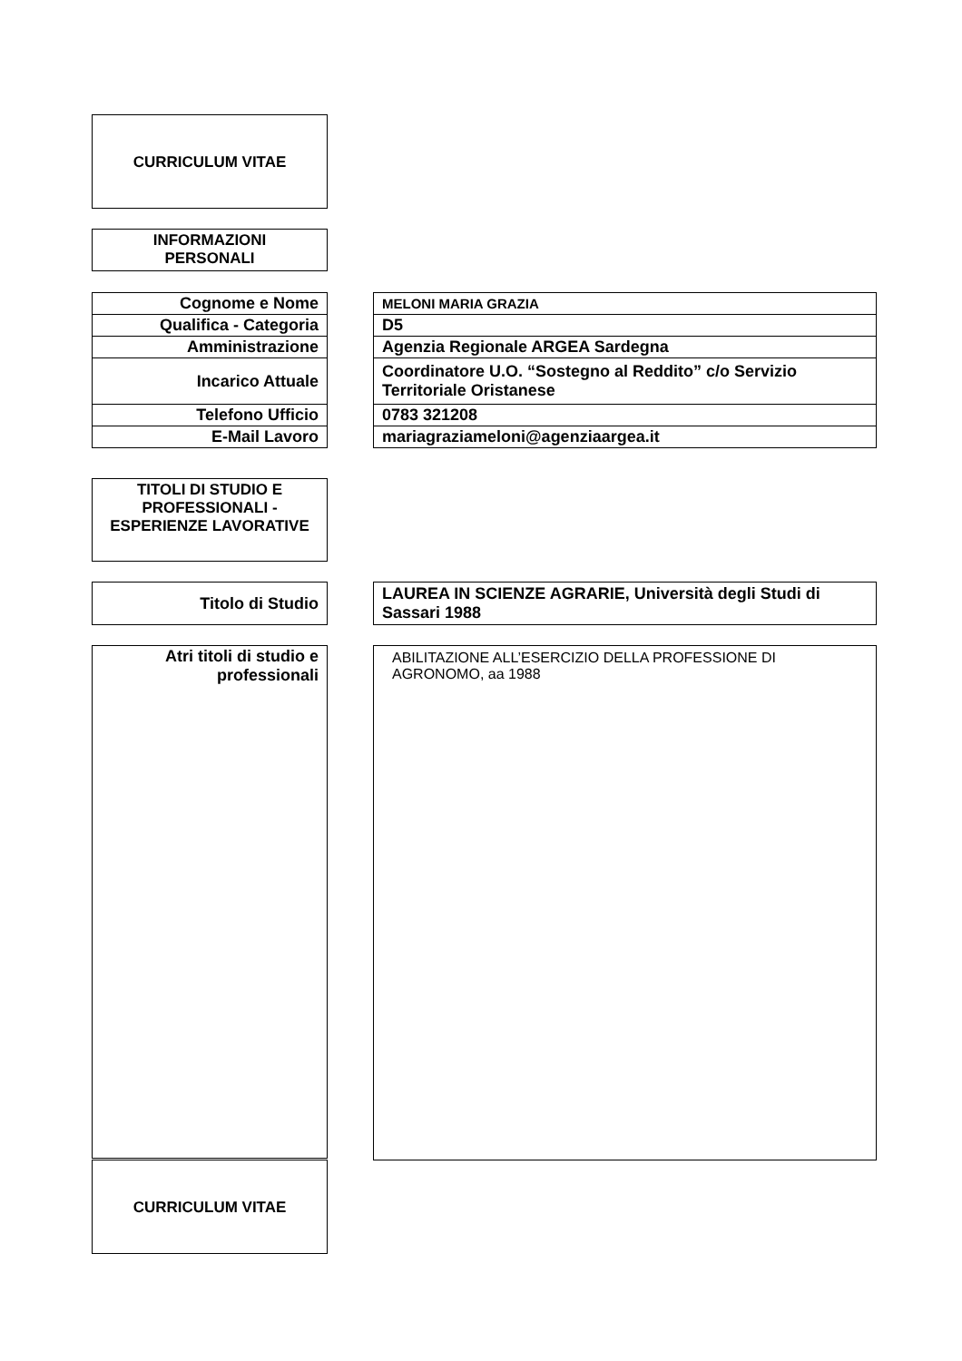CURRICULUM VITAE
INFORMAZIONI
PERSONALI
| Cognome e Nome |
| Qualifica - Categoria |
| Amministrazione |
| Incarico Attuale |
| Telefono Ufficio |
| E-Mail Lavoro |
| MELONI MARIA GRAZIA |
| D5 |
| Agenzia Regionale ARGEA Sardegna |
| Coordinatore U.O. “Sostegno al Reddito” c/o Servizio Territoriale Oristanese |
| 0783 321208 |
| mariagraziameloni@agenziaargea.it |
TITOLI DI STUDIO E PROFESSIONALI - ESPERIENZE LAVORATIVE
| Titolo di Studio |
| LAUREA IN SCIENZE AGRARIE, Università degli Studi di Sassari 1988 |
| Atri titoli di studio e professionali |
ABILITAZIONE ALL’ESERCIZIO DELLA PROFESSIONE DI AGRONOMO, aa 1988
CURRICULUM VITAE